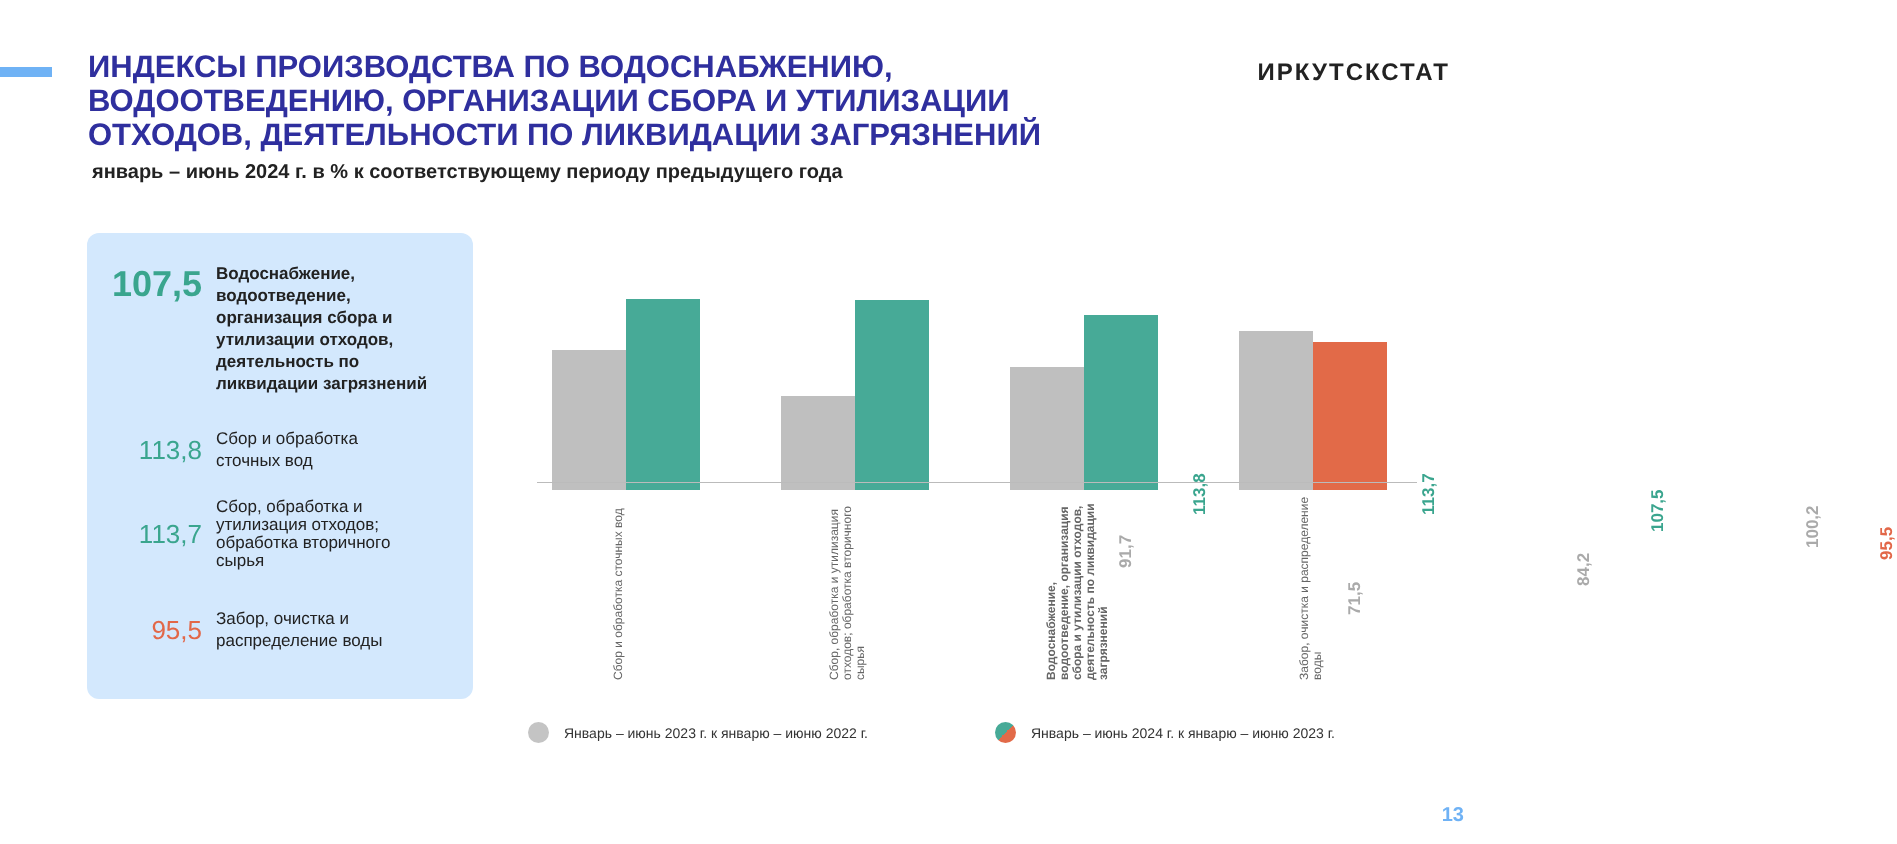ИНДЕКСЫ ПРОИЗВОДСТВА ПО ВОДОСНАБЖЕНИЮ, ВОДООТВЕДЕНИЮ, ОРГАНИЗАЦИИ СБОРА И УТИЛИЗАЦИИ ОТХОДОВ, ДЕЯТЕЛЬНОСТИ ПО ЛИКВИДАЦИИ ЗАГРЯЗНЕНИЙ
январь – июнь 2024 г. в % к соответствующему периоду предыдущего года
ИРКУТСКСТАТ
107,5
Водоснабжение,
водоотведение,
организация сбора и
утилизации отходов,
деятельность по
ликвидации загрязнений
113,8
Сбор и обработка
сточных вод
113,7
Сбор, обработка и
утилизация отходов;
обработка вторичного
сырья
95,5
Забор, очистка и
распределение воды
91,7
113,8
71,5
113,7
84,2
107,5
100,2
95,5
Сбор и обработка сточных вод
Сбор, обработка и утилизация отходов; обработка вторичного сырья
Водоснабжение, водоотведение, организация сбора и утилизации отходов, деятельность по ликвидации загрязнений
Забор, очистка и распределение воды
Январь – июнь 2023 г. к январю – июню 2022 г.
Январь – июнь 2024 г. к январю – июню 2023 г.
13